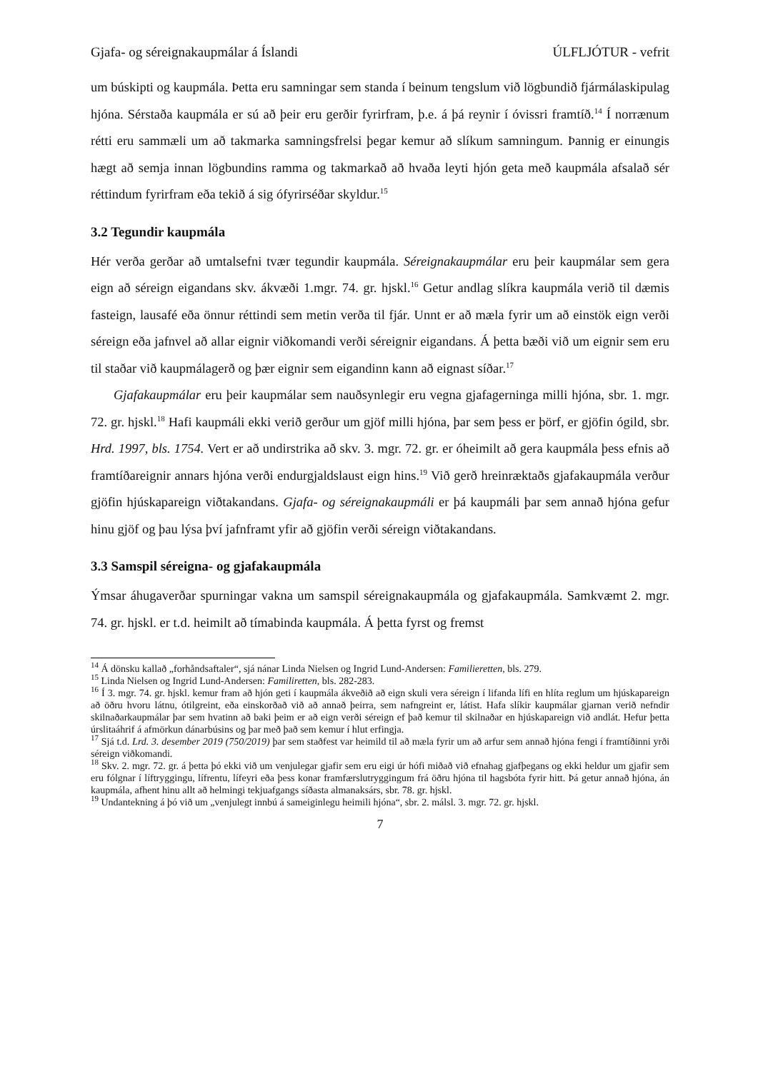Gjafa- og séreignakaupmálar á Íslandi ÚLFLJÓTUR - vefrit
um búskipti og kaupmála. Þetta eru samningar sem standa í beinum tengslum við lögbundið fjármálaskipulag hjóna. Sérstaða kaupmála er sú að þeir eru gerðir fyrirfram, þ.e. á þá reynir í óvissri framtíð.<sup>14</sup> Í norrænum rétti eru sammæli um að takmarka samningsfrelsi þegar kemur að slíkum samningum. Þannig er einungis hægt að semja innan lögbundins ramma og takmarkað að hvaða leyti hjón geta með kaupmála afsalað sér réttindum fyrirfram eða tekið á sig ófyrirséðar skyldur.<sup>15</sup>
3.2 Tegundir kaupmála
Hér verða gerðar að umtalsefni tvær tegundir kaupmála. Séreignakaupmálar eru þeir kaupmálar sem gera eign að séreign eigandans skv. ákvæði 1.mgr. 74. gr. hjskl.<sup>16</sup> Getur andlag slíkra kaupmála verið til dæmis fasteign, lausafé eða önnur réttindi sem metin verða til fjár. Unnt er að mæla fyrir um að einstök eign verði séreign eða jafnvel að allar eignir viðkomandi verði séreignir eigandans. Á þetta bæði við um eignir sem eru til staðar við kaupmálagerð og þær eignir sem eigandinn kann að eignast síðar.<sup>17</sup>
Gjafakaupmálar eru þeir kaupmálar sem nauðsynlegir eru vegna gjafagerninga milli hjóna, sbr. 1. mgr. 72. gr. hjskl.<sup>18</sup> Hafi kaupmáli ekki verið gerður um gjöf milli hjóna, þar sem þess er þörf, er gjöfin ógild, sbr. Hrd. 1997, bls. 1754. Vert er að undirstrika að skv. 3. mgr. 72. gr. er óheimilt að gera kaupmála þess efnis að framtíðareignir annars hjóna verði endurgjaldslaust eign hins.<sup>19</sup> Við gerð hreinræktaðs gjafakaupmála verður gjöfin hjúskapareign viðtakandans. Gjafa- og séreignakaupmáli er þá kaupmáli þar sem annað hjóna gefur hinu gjöf og þau lýsa því jafnframt yfir að gjöfin verði séreign viðtakandans.
3.3 Samspil séreigna- og gjafakaupmála
Ýmsar áhugaverðar spurningar vakna um samspil séreignakaupmála og gjafakaupmála. Samkvæmt 2. mgr. 74. gr. hjskl. er t.d. heimilt að tímabinda kaupmála. Á þetta fyrst og fremst
<sup>14</sup> Á dönsku kallað „forhåndsaftaler“, sjá nánar Linda Nielsen og Ingrid Lund-Andersen: Familieretten, bls. 279.
<sup>15</sup> Linda Nielsen og Ingrid Lund-Andersen: Familiretten, bls. 282-283.
<sup>16</sup> Í 3. mgr. 74. gr. hjskl. kemur fram að hjón geti í kaupmála ákveðið að eign skuli vera séreign í lifanda lífi en hlíta reglum um hjúskapareign að öðru hvoru látnu, ótilgreint, eða einskorðað við að annað þeirra, sem nafngreint er, látist. Hafa slíkir kaupmálar gjarnan verið nefndir skilnaðarkaupmálar þar sem hvatinn að baki þeim er að eign verði séreign ef það kemur til skilnaðar en hjúskapareign við andlát. Hefur þetta úrslitaáhrif á afmörkun dánarbúsins og þar með það sem kemur í hlut erfingja.
<sup>17</sup> Sjá t.d. Lrd. 3. desember 2019 (750/2019) þar sem staðfest var heimild til að mæla fyrir um að arfur sem annað hjóna fengi í framtíðinni yrði séreign viðkomandi.
<sup>18</sup> Skv. 2. mgr. 72. gr. á þetta þó ekki við um venjulegar gjafir sem eru eigi úr hófi miðað við efnahag gjafþegans og ekki heldur um gjafir sem eru fólgnar í líftryggingu, lífrentu, lífeyri eða þess konar framfærslutryggingum frá öðru hjóna til hagsbóta fyrir hitt. Þá getur annað hjóna, án kaupmála, afhent hinu allt að helmingi tekjuafgangs síðasta almanaksárs, sbr. 78. gr. hjskl.
<sup>19</sup> Undantekning á þó við um „venjulegt innbú á sameiginlegu heimili hjóna“, sbr. 2. málsl. 3. mgr. 72. gr. hjskl.
7